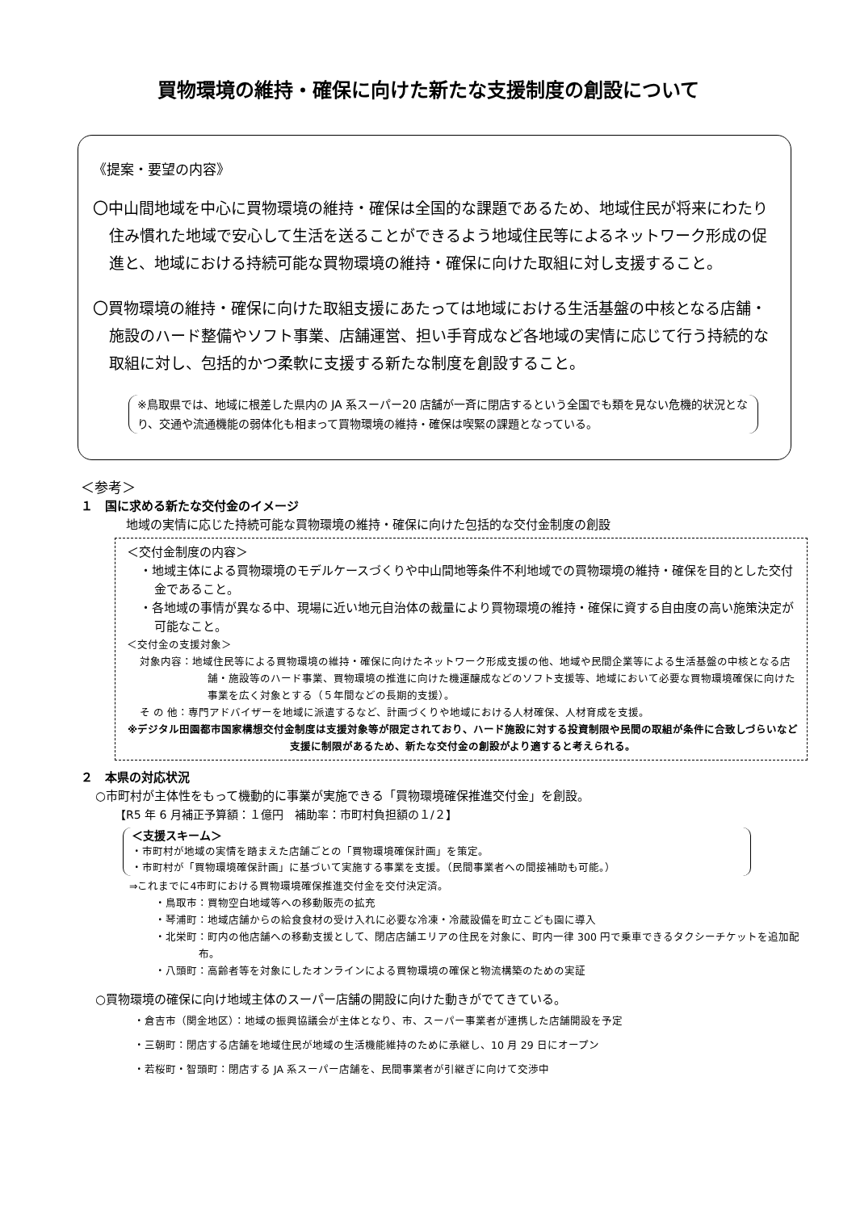買物環境の維持・確保に向けた新たな支援制度の創設について
《提案・要望の内容》
〇中山間地域を中心に買物環境の維持・確保は全国的な課題であるため、地域住民が将来にわたり住み慣れた地域で安心して生活を送ることができるよう地域住民等によるネットワーク形成の促進と、地域における持続可能な買物環境の維持・確保に向けた取組に対し支援すること。
〇買物環境の維持・確保に向けた取組支援にあたっては地域における生活基盤の中核となる店舗・施設のハード整備やソフト事業、店舗運営、担い手育成など各地域の実情に応じて行う持続的な取組に対し、包括的かつ柔軟に支援する新たな制度を創設すること。
※鳥取県では、地域に根差した県内の JA 系スーパー20 店舗が一斉に閉店するという全国でも類を見ない危機的状況となり、交通や流通機能の弱体化も相まって買物環境の維持・確保は喫緊の課題となっている。
＜参考＞
１　国に求める新たな交付金のイメージ
地域の実情に応じた持続可能な買物環境の維持・確保に向けた包括的な交付金制度の創設
＜交付金制度の内容＞
・地域主体による買物環境のモデルケースづくりや中山間地等条件不利地域での買物環境の維持・確保を目的とした交付金であること。
・各地域の事情が異なる中、現場に近い地元自治体の裁量により買物環境の維持・確保に資する自由度の高い施策決定が可能なこと。
＜交付金の支援対象＞
対象内容：地域住民等による買物環境の維持・確保に向けたネットワーク形成支援の他、地域や民間企業等による生活基盤の中核となる店舗・施設等のハード事業、買物環境の推進に向けた機運醸成などのソフト支援等、地域において必要な買物環境確保に向けた事業を広く対象とする（５年間などの長期的支援）。
そ の 他：専門アドバイザーを地域に派遣するなど、計画づくりや地域における人材確保、人材育成を支援。
※デジタル田園都市国家構想交付金制度は支援対象等が限定されており、ハード施設に対する投資制限や民間の取組が条件に合致しづらいなど支援に制限があるため、新たな交付金の創設がより適すると考えられる。
２　本県の対応状況
○市町村が主体性をもって機動的に事業が実施できる「買物環境確保推進交付金」を創設。
【R5 年 6 月補正予算額：１億円　補助率：市町村負担額の１/２】
＜支援スキーム＞
・市町村が地域の実情を踏まえた店舗ごとの「買物環境確保計画」を策定。
・市町村が「買物環境確保計画」に基づいて実施する事業を支援。（民間事業者への間接補助も可能。）
⇒これまでに4市町における買物環境確保推進交付金を交付決定済。
・鳥取市：買物空白地域等への移動販売の拡充
・琴浦町：地域店舗からの給食食材の受け入れに必要な冷凍・冷蔵設備を町立こども園に導入
・北栄町：町内の他店舗への移動支援として、閉店店舗エリアの住民を対象に、町内一律 300 円で乗車できるタクシーチケットを追加配布。
・八頭町：高齢者等を対象にしたオンラインによる買物環境の確保と物流構築のための実証
○買物環境の確保に向け地域主体のスーパー店舗の開設に向けた動きがでてきている。
・倉吉市（関金地区）：地域の振興協議会が主体となり、市、スーパー事業者が連携した店舗開設を予定
・三朝町：閉店する店舗を地域住民が地域の生活機能維持のために承継し、10 月 29 日にオープン
・若桜町・智頭町：閉店する JA 系スーパー店舗を、民間事業者が引継ぎに向けて交渉中